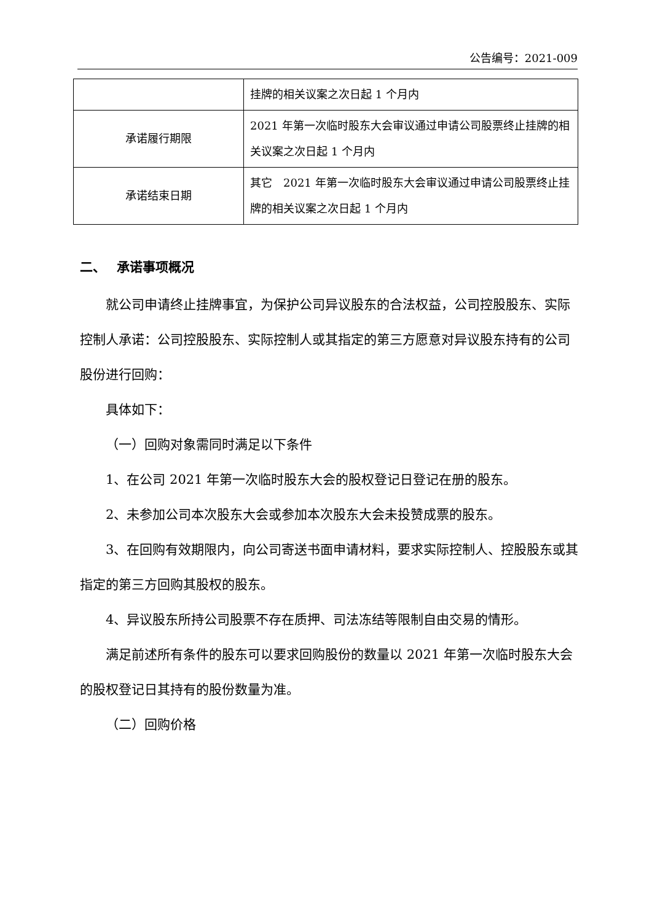公告编号：2021-009
| | 挂牌的相关议案之次日起 1 个月内 |
| 承诺履行期限 | 2021 年第一次临时股东大会审议通过申请公司股票终止挂牌的相关议案之次日起 1 个月内 |
| 承诺结束日期 | 其它 2021 年第一次临时股东大会审议通过申请公司股票终止挂牌的相关议案之次日起 1 个月内 |
二、　 承诺事项概况
就公司申请终止挂牌事宜，为保护公司异议股东的合法权益，公司控股股东、实际控制人承诺：公司控股股东、实际控制人或其指定的第三方愿意对异议股东持有的公司股份进行回购：
具体如下：
（一）回购对象需同时满足以下条件
1、在公司 2021 年第一次临时股东大会的股权登记日登记在册的股东。
2、未参加公司本次股东大会或参加本次股东大会未投赞成票的股东。
3、在回购有效期限内，向公司寄送书面申请材料，要求实际控制人、控股股东或其指定的第三方回购其股权的股东。
4、异议股东所持公司股票不存在质押、司法冻结等限制自由交易的情形。
满足前述所有条件的股东可以要求回购股份的数量以 2021 年第一次临时股东大会的股权登记日其持有的股份数量为准。
（二）回购价格